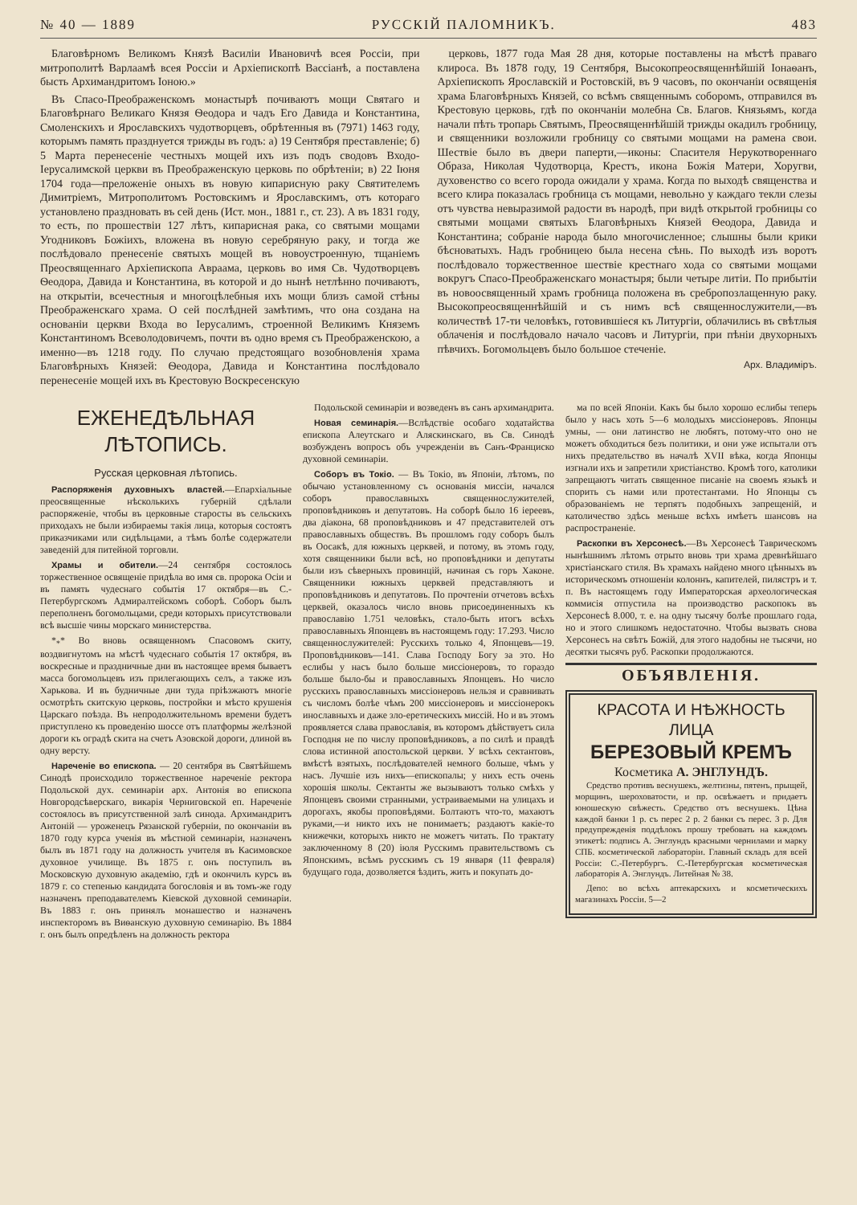№ 40 — 1889 РУССКІЙ ПАЛОМНИКЪ. 483
Благовѣрномъ Великомъ Князѣ Василіи Ивановичѣ всея Россіи, при митрополитѣ Варлаамѣ всея Россіи и Архіепископѣ Вассіанѣ, а поставлена бысть Архимандритомъ Іоною.»
Въ Спасо-Преображенскомъ монастырѣ почиваютъ мощи Святаго и Благовѣрнаго Великаго Князя Ѳеодора и чадъ Его Давида и Константина, Смоленскихъ и Ярославскихъ чудотворцевъ, обрѣтенныя въ (7971) 1463 году, которымъ память празднуется трижды въ годъ: а) 19 Сентября преставленіе; б) 5 Марта перенесеніе честныхъ мощей ихъ изъ подъ сводовъ Входо-Іерусалимской церкви въ Преображенскую церковь по обрѣтеніи; в) 22 Іюня 1704 года—преложеніе оныхъ въ новую кипарисную раку Святителемъ Димитріемъ, Митрополитомъ Ростовскимъ и Ярославскимъ, отъ котораго установлено праздновать въ сей день (Ист. мон., 1881 г., ст. 23). А въ 1831 году, то есть, по прошествіи 127 лѣтъ, кипарисная рака, со святыми мощами Угодниковъ Божіихъ, вложена въ новую серебряную раку, и тогда же послѣдовало пренесеніе святыхъ мощей въ новоустроенную, тщаніемъ Преосвященнаго Архіепископа Авраама, церковь во имя Св. Чудотворцевъ Ѳеодора, Давида и Константина, въ которой и до нынѣ нетлѣнно почиваютъ, на открытіи, всечестныя и многоцѣлебныя ихъ мощи близъ самой стѣны Преображенскаго храма. О сей послѣдней замѣтимъ, что она создана на основаніи церкви Входа во Іерусалимъ, строенной Великимъ Княземъ Константиномъ Всеволодовичемъ, почти въ одно время съ Преображенскою, а именно—въ 1218 году. По случаю предстоящаго возобновленія храма Благовѣрныхъ Князей: Ѳеодора, Давида и Константина послѣдовало перенесеніе мощей ихъ въ Крестовую Воскресенскую
церковь, 1877 года Мая 28 дня, которые поставлены на мѣстѣ праваго клироса. Въ 1878 году, 19 Сентября, Высокопреосвященнѣйшій Іонаѳанъ, Архіепископъ Ярославскій и Ростовскій, въ 9 часовъ, по окончаніи освященія храма Благовѣрныхъ Князей, со всѣмъ священнымъ соборомъ, отправился въ Крестовую церковь, гдѣ по окончаніи молебна Св. Благов. Князьямъ, когда начали пѣть тропарь Святымъ, Преосвященнѣйшій трижды окадилъ гробницу, и священники возложили гробницу со святыми мощами на рамена свои. Шествіе было въ двери паперти,—иконы: Спасителя Нерукотвореннаго Образа, Николая Чудотворца, Крестъ, икона Божія Матери, Хоругви, духовенство со всего города ожидали у храма. Когда по выходѣ священства и всего клира показалась гробница съ мощами, невольно у каждаго текли слезы отъ чувства невыразимой радости въ народѣ, при видѣ открытой гробницы со святыми мощами святыхъ Благовѣрныхъ Князей Ѳеодора, Давида и Константина; собраніе народа было многочисленное; слышны были крики бѣсноватыхъ. Надъ гробницею была несена сѣнь. По выходѣ изъ воротъ послѣдовало торжественное шествіе крестнаго хода со святыми мощами вокругъ Спасо-Преображенскаго монастыря; были четыре литіи. По прибытіи въ новоосвященный храмъ гробница положена въ сребропозлащенную раку. Высокопреосвященнѣйшій и съ нимъ всѣ священнослужители,—въ количествѣ 17-ти человѣкъ, готовившіеся къ Литургіи, облачились въ свѣтлыя облаченія и послѣдовало начало часовъ и Литургіи, при пѣніи двухорныхъ пѣвчихъ. Богомольцевъ было большое стеченіе.
Арх. Владиміръ.
ЕЖЕНЕДѢЛЬНАЯ ЛѢТОПИСЬ.
Русская церковная лѣтопись.
Распоряженія духовныхъ властей.—Епархіальные преосвященные нѣсколькихъ губерній сдѣлали распоряженіе, чтобы въ церковные старосты въ сельскихъ приходахъ не были избираемы такія лица, которыя состоятъ приказчиками или сидѣльцами, а тѣмъ болѣе содержатели заведеній для питейной торговли.
Храмы и обители.—24 сентября состоялось торжественное освященіе придѣла во имя св. пророка Осіи и въ память чудеснаго событія 17 октября—въ С.-Петербургскомъ Адмиралтейскомъ соборѣ. Соборъ былъ переполненъ богомольцами, среди которыхъ присутствовали всѣ высшіе чины морскаго министерства.
*<sub>*</sub>* Во вновь освященномъ Спасовомъ скиту, воздвигнутомъ на мѣстѣ чудеснаго событія 17 октября, въ воскресные и праздничные дни въ настоящее время бываетъ масса богомольцевъ изъ прилегающихъ селъ, а также изъ Харькова. И въ будничные дни туда пріѣзжаютъ многіе осмотрѣть скитскую церковь, постройки и мѣсто крушенія Царскаго поѣзда. Въ непродолжительномъ времени будетъ приступлено къ проведенію шоссе отъ платформы желѣзной дороги къ оградѣ скита на счетъ Азовской дороги, длиной въ одну версту.
Нареченіе во епископа. — 20 сентября въ Святѣйшемъ Синодѣ происходило торжественное нареченіе ректора Подольской дух. семинаріи арх. Антонія во епископа Новгородсѣверскаго, викарія Черниговской еп. Нареченіе состоялось въ присутственной залѣ синода. Архимандритъ Антоній — уроженецъ Рязанской губерніи, по окончаніи въ 1870 году курса ученія въ мѣстной семинаріи, назначенъ былъ въ 1871 году на должность учителя въ Касимовское духовное училище. Въ 1875 г. онъ поступилъ въ Московскую духовную академію, гдѣ и окончилъ курсъ въ 1879 г. со степенью кандидата богословія и въ томъ-же году назначенъ преподавателемъ Кіевской духовной семинаріи. Въ 1883 г. онъ принялъ монашество и назначенъ инспекторомъ въ Виѳанскую духовную семинарію. Въ 1884 г. онъ былъ опредѣленъ на должность ректора
Подольской семинаріи и возведенъ въ санъ архимандрита.
Новая семинарія.—Вслѣдствіе особаго ходатайства епископа Алеутскаго и Аляскинскаго, въ Св. Синодѣ возбужденъ вопросъ объ учрежденіи въ Санъ-Франциско духовной семинаріи.
Соборъ въ Токіо. — Въ Токіо, въ Японіи, лѣтомъ, по обычаю установленному съ основанія миссіи, начался соборъ православныхъ священнослужителей, проповѣдниковъ и депутатовъ. На соборѣ было 16 іереевъ, два діакона, 68 проповѣдниковъ и 47 представителей отъ православныхъ обществъ. Въ прошломъ году соборъ былъ въ Оосакѣ, для южныхъ церквей, и потому, въ этомъ году, хотя священники были всѣ, но проповѣдники и депутаты были изъ сѣверныхъ провинцій, начиная съ горъ Хаконе. Священники южныхъ церквей представляютъ и проповѣдниковъ и депутатовъ. По прочтеніи отчетовъ всѣхъ церквей, оказалось число вновь присоединенныхъ къ православію 1.751 человѣкъ, стало-быть итогъ всѣхъ православныхъ Японцевъ въ настоящемъ году: 17.293. Число священнослужителей: Русскихъ только 4, Японцевъ—19. Проповѣдниковъ—141. Слава Господу Богу за это. Но еслибы у насъ было больше миссіонеровъ, то гораздо больше было-бы и православныхъ Японцевъ. Но число русскихъ православныхъ миссіонеровъ нельзя и сравнивать съ числомъ болѣе чѣмъ 200 миссіонеровъ и миссіонерокъ инославныхъ и даже зло-еретическихъ миссій. Но и въ этомъ проявляется слава православія, въ которомъ дѣйствуетъ сила Господня не по числу проповѣдниковъ, а по силѣ и правдѣ слова истинной апостольской церкви. У всѣхъ сектантовъ, вмѣстѣ взятыхъ, послѣдователей немного больше, чѣмъ у насъ. Лучшіе изъ нихъ—епископалы; у нихъ есть очень хорошія школы. Сектанты же вызываютъ только смѣхъ у Японцевъ своими странными, устраиваемыми на улицахъ и дорогахъ, якобы проповѣдями. Болтаютъ что-то, махаютъ руками,—и никто ихъ не понимаетъ; раздаютъ какіе-то книжечки, которыхъ никто не можетъ читать. По трактату заключенному 8 (20) іюля Русскимъ правительствомъ съ Японскимъ, всѣмъ русскимъ съ 19 января (11 февраля) будущаго года, дозволяется ѣздить, жить и покупать до-
ма по всей Японіи. Какъ бы было хорошо еслибы теперь было у насъ хоть 5—6 молодыхъ миссіонеровъ. Японцы умны, — они латинство не любятъ, потому-что оно не можетъ обходиться безъ политики, и они уже испытали отъ нихъ предательство въ началѣ XVII вѣка, когда Японцы изгнали ихъ и запретили христіанство. Кромѣ того, католики запрещаютъ читать священное писаніе на своемъ языкѣ и спорить съ нами или протестантами. Но Японцы съ образованіемъ не терпятъ подобныхъ запрещеній, и католичество здѣсь меньше всѣхъ имѣетъ шансовъ на распространеніе.
Раскопки въ Херсонесѣ.—Въ Херсонесѣ Таврическомъ нынѣшнимъ лѣтомъ отрыто вновь три храма древнѣйшаго христіанскаго стиля. Въ храмахъ найдено много цѣнныхъ въ историческомъ отношеніи колоннъ, капителей, пилястръ и т. п. Въ настоящемъ году Императорская археологическая коммисія отпустила на производство раскопокъ въ Херсонесѣ 8.000, т. е. на одну тысячу болѣе прошлаго года, но и этого слишкомъ недостаточно. Чтобы вызвать снова Херсонесъ на свѣтъ Божій, для этого надобны не тысячи, но десятки тысячъ руб. Раскопки продолжаются.
ОБЪЯВЛЕНІЯ.
КРАСОТА И НѢЖНОСТЬ ЛИЦА
БЕРЕЗОВЫЙ КРЕМЪ
Косметика А. ЭНГЛУНДЪ.
Средство противъ веснушекъ, желтизны, пятенъ, прыщей, морщинъ, шероховатости, и пр. освѣжаетъ и придаетъ юношескую свѣжесть. Средство отъ веснушекъ. Цѣна каждой банки 1 р. съ перес 2 р. 2 банки съ перес. 3 р. Для предупрежденія поддѣлокъ прошу требовать на каждомъ этикетѣ: подпись А. Энглундъ красными чернилами и марку СПБ. косметической лабораторіи. Главный складъ для всей Россіи: С.-Петербургъ. С.-Петербургская косметическая лабораторія А. Энглундъ. Литейная № 38.
Депо: во всѣхъ аптекарскихъ и косметическихъ магазинахъ Россіи. 5—2